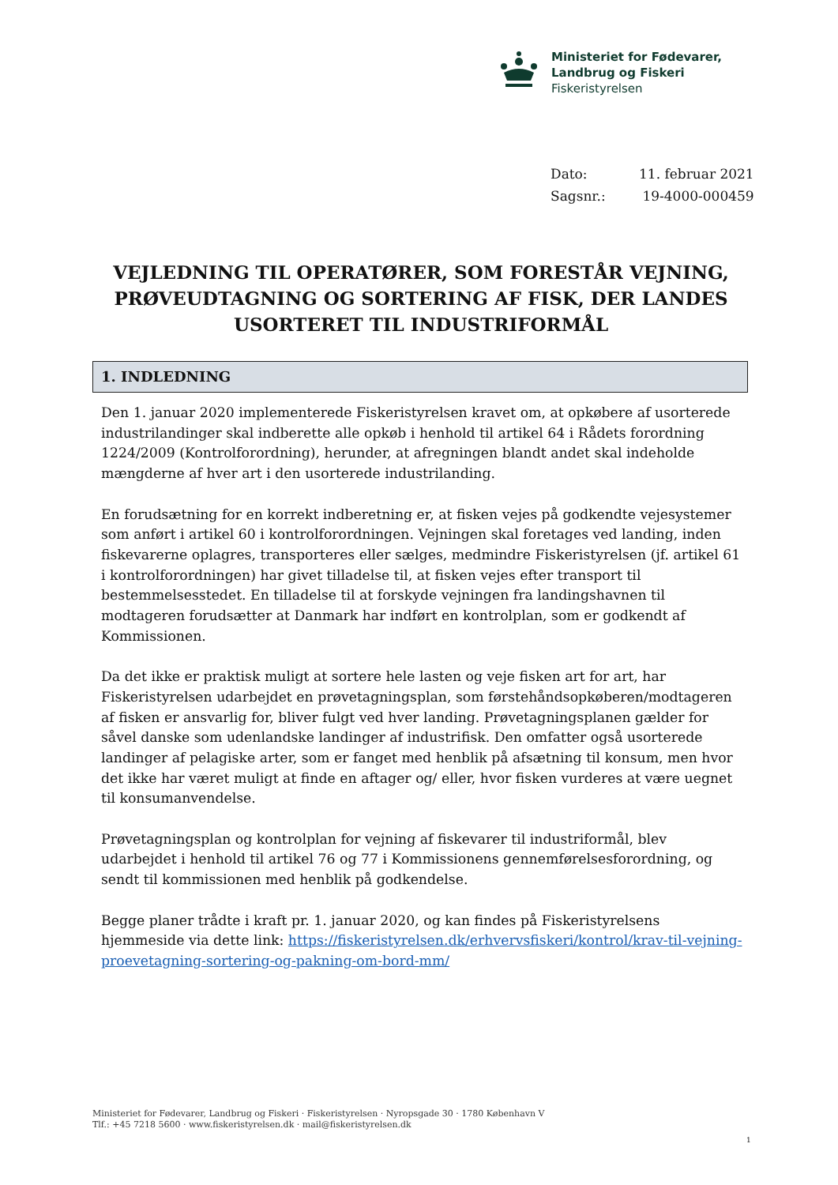Ministeriet for Fødevarer,
Landbrug og Fiskeri
Fiskeristyrelsen
| Dato: | 11. februar 2021 |
| Sagsnr.: | 19-4000-000459 |
VEJLEDNING TIL OPERATØRER, SOM FORESTÅR VEJNING, PRØVEUDTAGNING OG SORTERING AF FISK, DER LANDES USORTERET TIL INDUSTRIFORMÅL
1. INDLEDNING
Den 1. januar 2020 implementerede Fiskeristyrelsen kravet om, at opkøbere af usorterede industrilandinger skal indberette alle opkøb i henhold til artikel 64 i Rådets forordning 1224/2009 (Kontrolforordning), herunder, at afregningen blandt andet skal indeholde mængderne af hver art i den usorterede industrilanding.
En forudsætning for en korrekt indberetning er, at fisken vejes på godkendte vejesystemer som anført i artikel 60 i kontrolforordningen. Vejningen skal foretages ved landing, inden fiskevarerne oplagres, transporteres eller sælges, medmindre Fiskeristyrelsen (jf. artikel 61 i kontrolforordningen) har givet tilladelse til, at fisken vejes efter transport til bestemmelsesstedet. En tilladelse til at forskyde vejningen fra landingshavnen til modtageren forudsætter at Danmark har indført en kontrolplan, som er godkendt af Kommissionen.
Da det ikke er praktisk muligt at sortere hele lasten og veje fisken art for art, har Fiskeristyrelsen udarbejdet en prøvetagningsplan, som førstehåndsopkøberen/modtageren af fisken er ansvarlig for, bliver fulgt ved hver landing. Prøvetagningsplanen gælder for såvel danske som udenlandske landinger af industrifisk. Den omfatter også usorterede landinger af pelagiske arter, som er fanget med henblik på afsætning til konsum, men hvor det ikke har været muligt at finde en aftager og/ eller, hvor fisken vurderes at være uegnet til konsumanvendelse.
Prøvetagningsplan og kontrolplan for vejning af fiskevarer til industriformål, blev udarbejdet i henhold til artikel 76 og 77 i Kommissionens gennemførelsesforordning, og sendt til kommissionen med henblik på godkendelse.
Begge planer trådte i kraft pr. 1. januar 2020, og kan findes på Fiskeristyrelsens hjemmeside via dette link: https://fiskeristyrelsen.dk/erhvervsfiskeri/kontrol/krav-til-vejning-proevetagning-sortering-og-pakning-om-bord-mm/
Ministeriet for Fødevarer, Landbrug og Fiskeri · Fiskeristyrelsen · Nyropsgade 30 · 1780 København V
Tlf.: +45 7218 5600 · www.fiskeristyrelsen.dk · mail@fiskeristyrelsen.dk
1